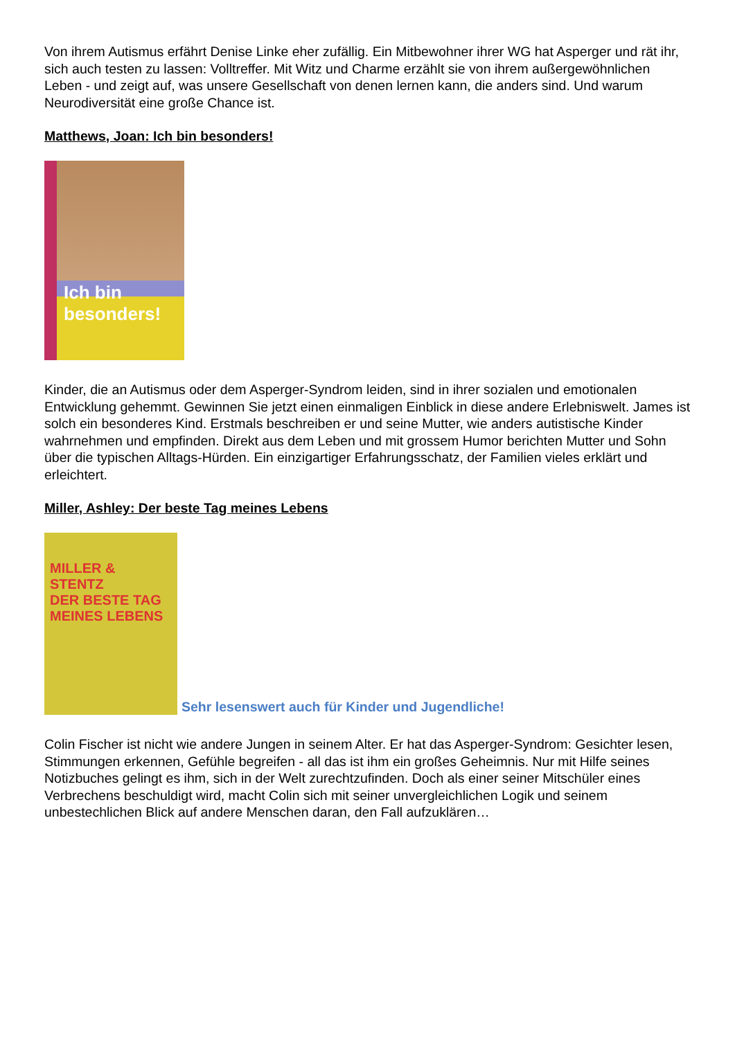Von ihrem Autismus erfährt Denise Linke eher zufällig. Ein Mitbewohner ihrer WG hat Asperger und rät ihr, sich auch testen zu lassen: Volltreffer. Mit Witz und Charme erzählt sie von ihrem außergewöhnlichen Leben - und zeigt auf, was unsere Gesellschaft von denen lernen kann, die anders sind. Und warum Neurodiversität eine große Chance ist.
Matthews, Joan: Ich bin besonders!
Ich bin besonders!
Kinder, die an Autismus oder dem Asperger-Syndrom leiden, sind in ihrer sozialen und emotionalen Entwicklung gehemmt. Gewinnen Sie jetzt einen einmaligen Einblick in diese andere Erlebniswelt. James ist solch ein besonderes Kind. Erstmals beschreiben er und seine Mutter, wie anders autistische Kinder wahrnehmen und empfinden. Direkt aus dem Leben und mit grossem Humor berichten Mutter und Sohn über die typischen Alltags-Hürden. Ein einzigartiger Erfahrungsschatz, der Familien vieles erklärt und erleichtert.
Miller, Ashley: Der beste Tag meines Lebens
MILLER & STENTZ
DER BESTE TAG MEINES LEBENS
Sehr lesenswert auch für Kinder und Jugendliche!
Colin Fischer ist nicht wie andere Jungen in seinem Alter. Er hat das Asperger-Syndrom: Gesichter lesen, Stimmungen erkennen, Gefühle begreifen - all das ist ihm ein großes Geheimnis. Nur mit Hilfe seines Notizbuches gelingt es ihm, sich in der Welt zurechtzufinden. Doch als einer seiner Mitschüler eines Verbrechens beschuldigt wird, macht Colin sich mit seiner unvergleichlichen Logik und seinem unbestechlichen Blick auf andere Menschen daran, den Fall aufzuklären…